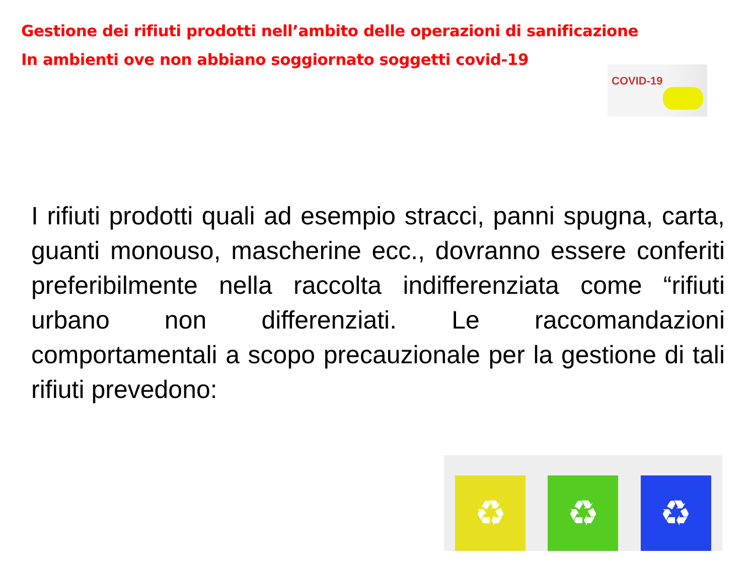Gestione dei rifiuti prodotti nell’ambito delle operazioni di sanificazione
In ambienti ove non abbiano soggiornato soggetti covid-19
COVID-19
I rifiuti prodotti quali ad esempio stracci, panni spugna, carta, guanti monouso, mascherine ecc., dovranno essere conferiti preferibilmente nella raccolta indifferenziata come “rifiuti urbano non differenziati. Le raccomandazioni comportamentali a scopo precauzionale per la gestione di tali rifiuti prevedono:
♻
♻
♻